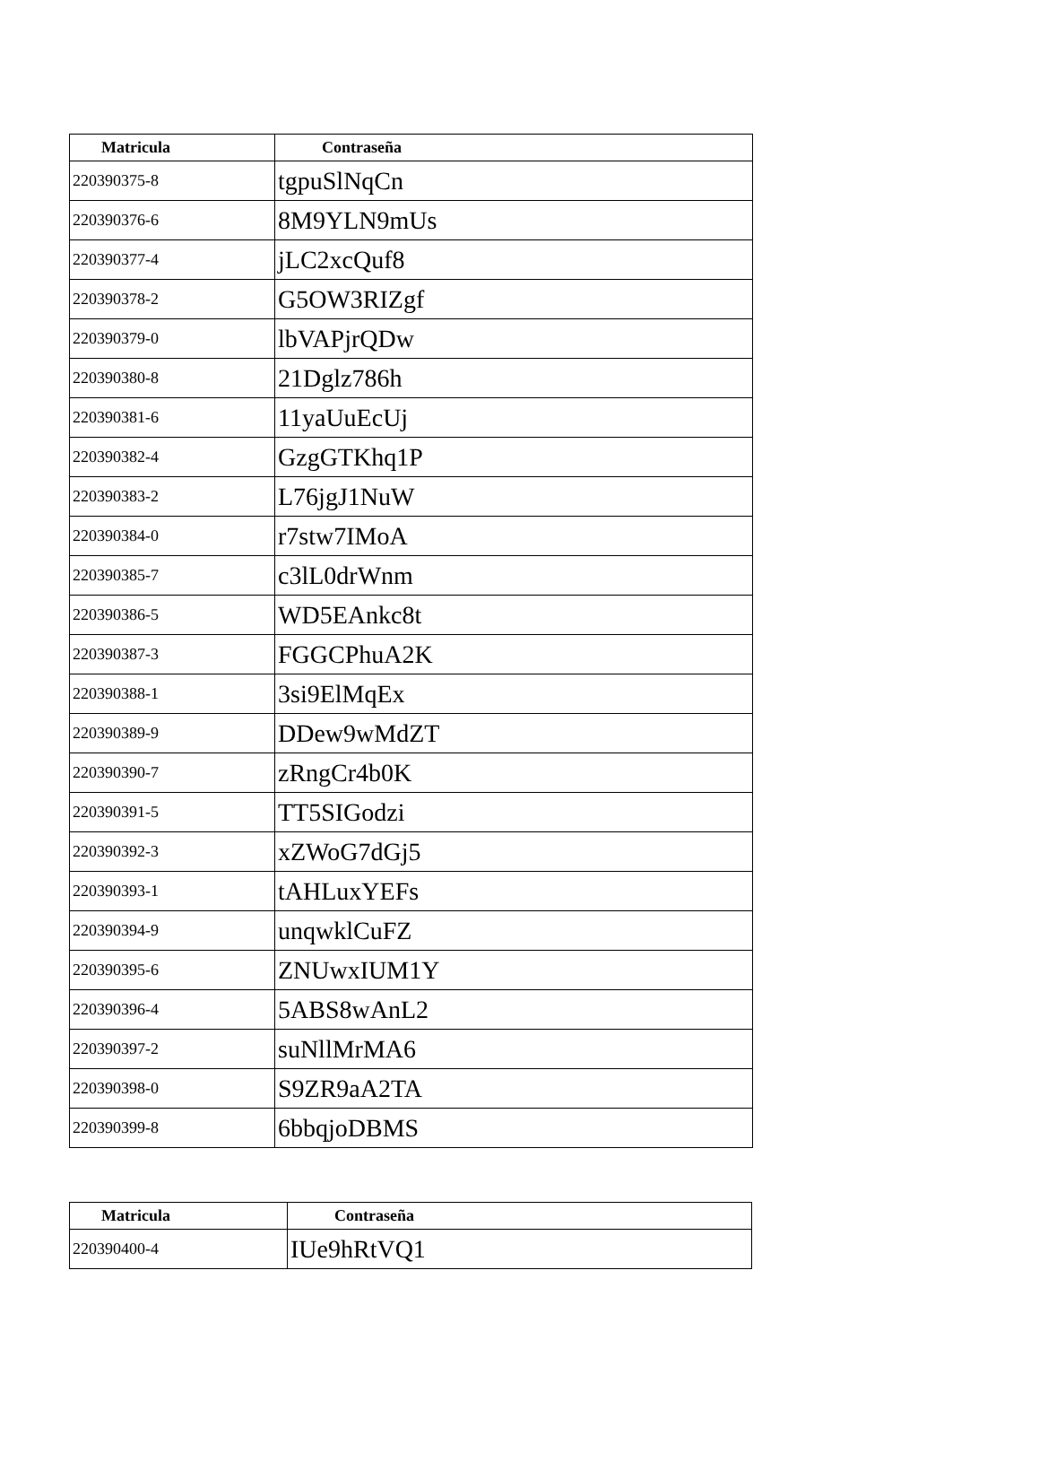| Matricula | Contraseña |
| --- | --- |
| 220390375-8 | tgpuSlNqCn |
| 220390376-6 | 8M9YLN9mUs |
| 220390377-4 | jLC2xcQuf8 |
| 220390378-2 | G5OW3RIZgf |
| 220390379-0 | lbVAPjrQDw |
| 220390380-8 | 21Dglz786h |
| 220390381-6 | 11yaUuEcUj |
| 220390382-4 | GzgGTKhq1P |
| 220390383-2 | L76jgJ1NuW |
| 220390384-0 | r7stw7IMoA |
| 220390385-7 | c3lL0drWnm |
| 220390386-5 | WD5EAnkc8t |
| 220390387-3 | FGGCPhuA2K |
| 220390388-1 | 3si9ElMqEx |
| 220390389-9 | DDew9wMdZT |
| 220390390-7 | zRngCr4b0K |
| 220390391-5 | TT5SIGodzi |
| 220390392-3 | xZWoG7dGj5 |
| 220390393-1 | tAHLuxYEFs |
| 220390394-9 | unqwklCuFZ |
| 220390395-6 | ZNUwxIUM1Y |
| 220390396-4 | 5ABS8wAnL2 |
| 220390397-2 | suNllMrMA6 |
| 220390398-0 | S9ZR9aA2TA |
| 220390399-8 | 6bbqjoDBMS |
| Matricula | Contraseña |
| --- | --- |
| 220390400-4 | IUe9hRtVQ1 |